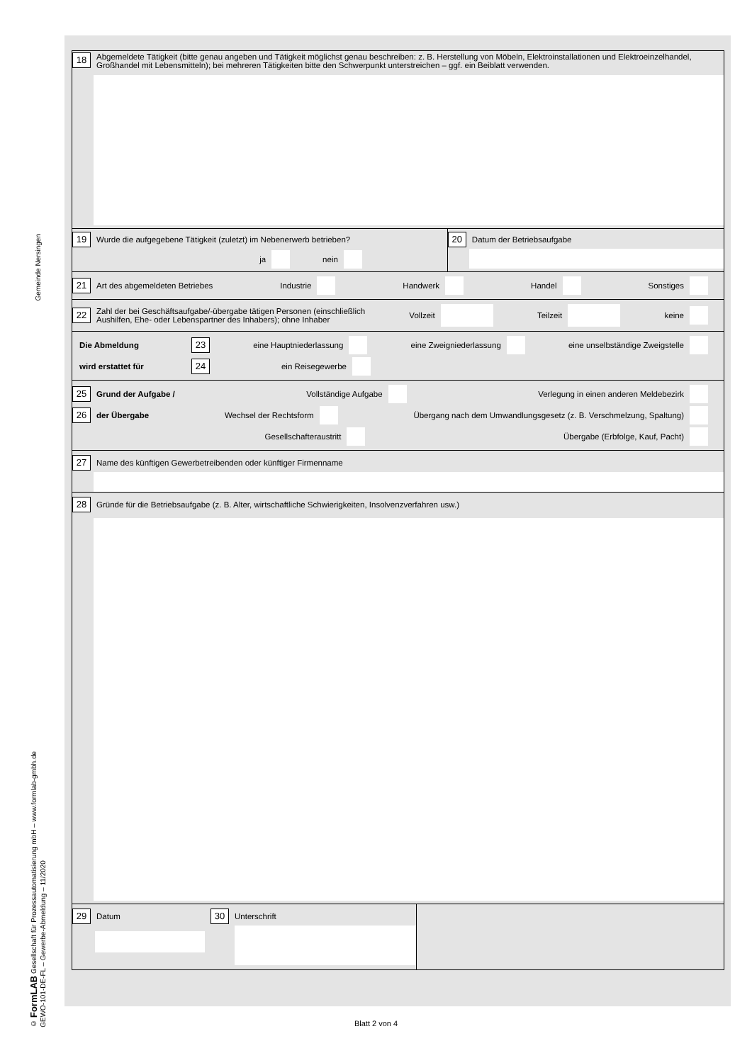Gemeinde Nersingen
© FormLAB Gesellschaft für Prozessautomatisierung mbH – www.formlab-gmbh.de
GEWO-101-DE-FL – Gewerbe-Abmeldung – 11/2020
18 Abgemeldete Tätigkeit (bitte genau angeben und Tätigkeit möglichst genau beschreiben: z. B. Herstellung von Möbeln, Elektroinstallationen und Elektroeinzelhandel, Großhandel mit Lebensmitteln); bei mehreren Tätigkeiten bitte den Schwerpunkt unterstreichen – ggf. ein Beiblatt verwenden.
19 Wurde die aufgegebene Tätigkeit (zuletzt) im Nebenerwerb betrieben?
ja nein
20 Datum der Betriebsaufgabe
21 Art des abgemeldeten Betriebes Industrie Handwerk Handel Sonstiges
22 Zahl der bei Geschäftsaufgabe/-übergabe tätigen Personen (einschließlich
Aushilfen, Ehe- oder Lebenspartner des Inhabers); ohne Inhaber Vollzeit Teilzeit keine
Die Abmeldung 23 eine Hauptniederlassung eine Zweigniederlassung eine unselbständige Zweigstelle
wird erstattet für 24 ein Reisegewerbe
25 Grund der Aufgabe / Vollständige Aufgabe Verlegung in einen anderen Meldebezirk
26 der Übergabe Wechsel der Rechtsform Übergang nach dem Umwandlungsgesetz (z. B. Verschmelzung, Spaltung)
Gesellschafteraustritt Übergabe (Erbfolge, Kauf, Pacht)
27 Name des künftigen Gewerbetreibenden oder künftiger Firmenname
28 Gründe für die Betriebsaufgabe (z. B. Alter, wirtschaftliche Schwierigkeiten, Insolvenzverfahren usw.)
29 Datum
30 Unterschrift
Blatt 2 von 4